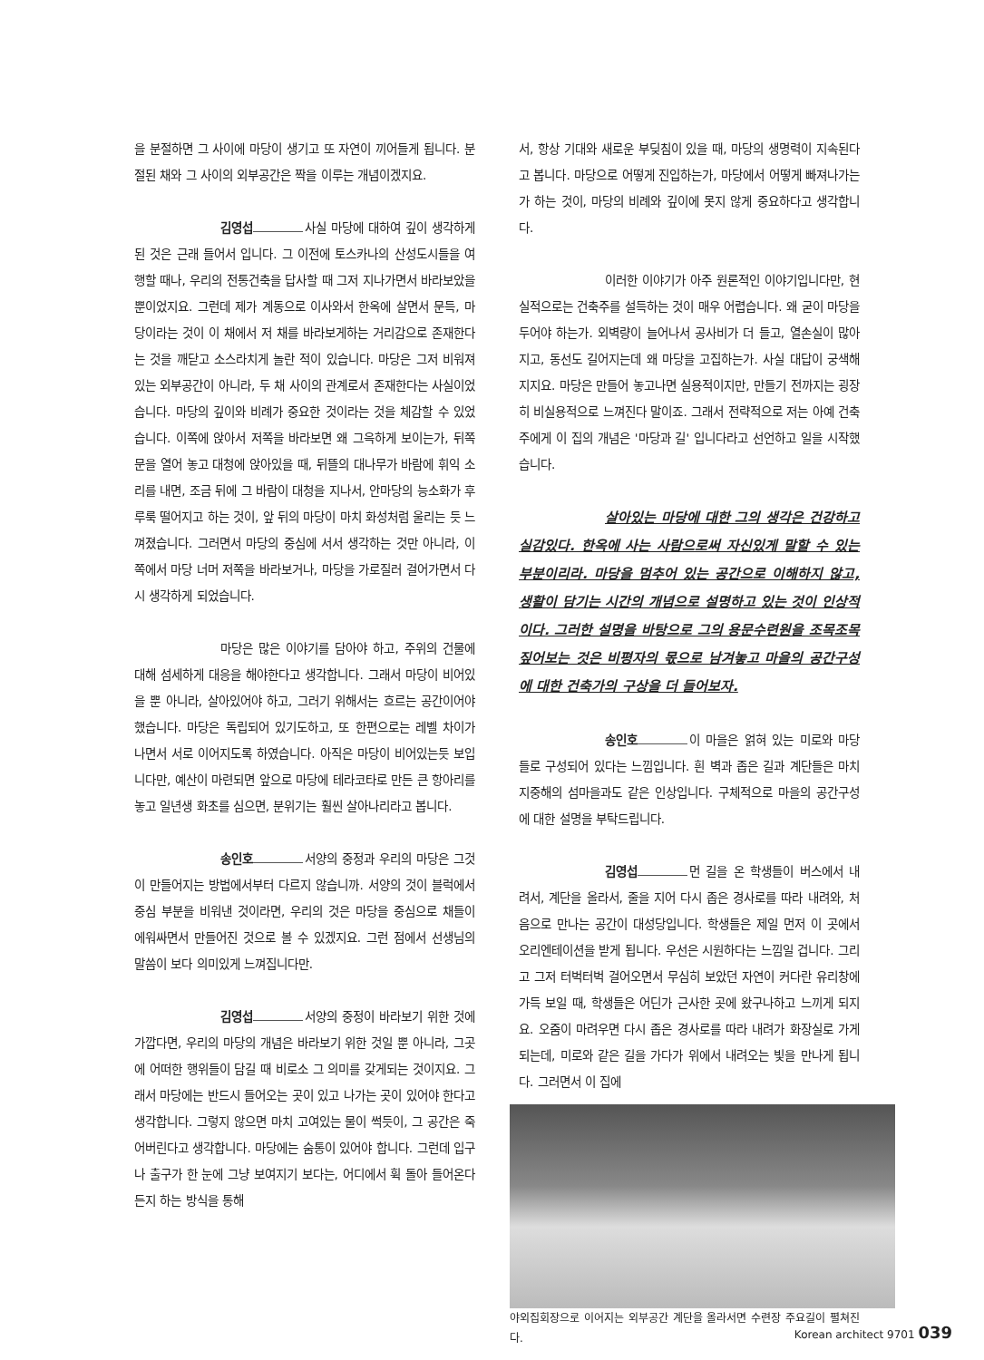을 분절하면 그 사이에 마당이 생기고 또 자연이 끼어들게 됩니다. 분절된 채와 그 사이의 외부공간은 짝을 이루는 개념이겠지요.
김영섭 사실 마당에 대하여 깊이 생각하게된 것은 근래 들어서 입니다. 그 이전에 토스카나의 산성도시들을 여행할 때나, 우리의 전통건축을 답사할 때 그저 지나가면서 바라보았을 뿐이었지요. 그런데 제가 계동으로 이사와서 한옥에 살면서 문득, 마당이라는 것이 이 채에서 저 채를 바라보게하는 거리감으로 존재한다는 것을 깨닫고 소스라치게 놀란 적이 있습니다. 마당은 그저 비워져 있는 외부공간이 아니라, 두 채 사이의 관계로서 존재한다는 사실이었습니다. 마당의 깊이와 비례가 중요한 것이라는 것을 체감할 수 있었습니다. 이쪽에 앉아서 저쪽을 바라보면 왜 그윽하게 보이는가, 뒤쪽 문을 열어 놓고 대청에 앉아있을 때, 뒤뜰의 대나무가 바람에 휘익 소리를 내면, 조금 뒤에 그 바람이 대청을 지나서, 안마당의 능소화가 후루룩 떨어지고 하는 것이, 앞 뒤의 마당이 마치 화성처럼 울리는 듯 느껴졌습니다. 그러면서 마당의 중심에 서서 생각하는 것만 아니라, 이쪽에서 마당 너머 저쪽을 바라보거나, 마당을 가로질러 걸어가면서 다시 생각하게 되었습니다.
마당은 많은 이야기를 담아야 하고, 주위의 건물에 대해 섬세하게 대응을 해야한다고 생각합니다. 그래서 마당이 비어있을 뿐 아니라, 살아있어야 하고, 그러기 위해서는 흐르는 공간이어야 했습니다. 마당은 독립되어 있기도하고, 또 한편으로는 레벨 차이가 나면서 서로 이어지도록 하였습니다. 아직은 마당이 비어있는듯 보입니다만, 예산이 마련되면 앞으로 마당에 테라코타로 만든 큰 항아리를 놓고 일년생 화초를 심으면, 분위기는 훨씬 살아나리라고 봅니다.
송인호 서양의 중정과 우리의 마당은 그것이 만들어지는 방법에서부터 다르지 않습니까. 서양의 것이 블럭에서 중심 부분을 비워낸 것이라면, 우리의 것은 마당을 중심으로 채들이 에워싸면서 만들어진 것으로 볼 수 있겠지요. 그런 점에서 선생님의 말씀이 보다 의미있게 느껴집니다만.
김영섭 서양의 중정이 바라보기 위한 것에 가깝다면, 우리의 마당의 개념은 바라보기 위한 것일 뿐 아니라, 그곳에 어떠한 행위들이 담길 때 비로소 그 의미를 갖게되는 것이지요. 그래서 마당에는 반드시 들어오는 곳이 있고 나가는 곳이 있어야 한다고 생각합니다. 그렇지 않으면 마치 고여있는 물이 썩듯이, 그 공간은 죽어버린다고 생각합니다. 마당에는 숨통이 있어야 합니다. 그런데 입구나 출구가 한 눈에 그냥 보여지기 보다는, 어디에서 휙 돌아 들어온다든지 하는 방식을 통해
서, 항상 기대와 새로운 부딪침이 있을 때, 마당의 생명력이 지속된다고 봅니다. 마당으로 어떻게 진입하는가, 마당에서 어떻게 빠져나가는가 하는 것이, 마당의 비례와 깊이에 못지 않게 중요하다고 생각합니다.
이러한 이야기가 아주 원론적인 이야기입니다만, 현실적으로는 건축주를 설득하는 것이 매우 어렵습니다. 왜 굳이 마당을 두어야 하는가. 외벽량이 늘어나서 공사비가 더 들고, 열손실이 많아지고, 동선도 길어지는데 왜 마당을 고집하는가. 사실 대답이 궁색해지지요. 마당은 만들어 놓고나면 실용적이지만, 만들기 전까지는 굉장히 비실용적으로 느껴진다 말이죠. 그래서 전략적으로 저는 아예 건축주에게 이 집의 개념은 '마당과 길' 입니다라고 선언하고 일을 시작했습니다.
살아있는 마당에 대한 그의 생각은 건강하고 실감있다. 한옥에 사는 사람으로써 자신있게 말할 수 있는 부분이리라. 마당을 멈추어 있는 공간으로 이해하지 않고, 생활이 담기는 시간의 개념으로 설명하고 있는 것이 인상적이다. 그러한 설명을 바탕으로 그의 용문수련원을 조목조목 짚어보는 것은 비평자의 몫으로 남겨놓고 마을의 공간구성에 대한 건축가의 구상을 더 들어보자.
송인호 이 마을은 얽혀 있는 미로와 마당들로 구성되어 있다는 느낌입니다. 흰 벽과 좁은 길과 계단들은 마치 지중해의 섬마을과도 같은 인상입니다. 구체적으로 마을의 공간구성에 대한 설명을 부탁드립니다.
김영섭 먼 길을 온 학생들이 버스에서 내려서, 계단을 올라서, 줄을 지어 다시 좁은 경사로를 따라 내려와, 처음으로 만나는 공간이 대성당입니다. 학생들은 제일 먼저 이 곳에서 오리엔테이션을 받게 됩니다. 우선은 시원하다는 느낌일 겁니다. 그리고 그저 터벅터벅 걸어오면서 무심히 보았던 자연이 커다란 유리창에 가득 보일 때, 학생들은 어딘가 근사한 곳에 왔구나하고 느끼게 되지요. 오줌이 마려우면 다시 좁은 경사로를 따라 내려가 화장실로 가게 되는데, 미로와 같은 길을 가다가 위에서 내려오는 빛을 만나게 됩니다. 그러면서 이 집에
야외집회장으로 이어지는 외부공간 계단을 올라서면 수련장 주요길이 펼쳐진다.
Korean architect 9701 039